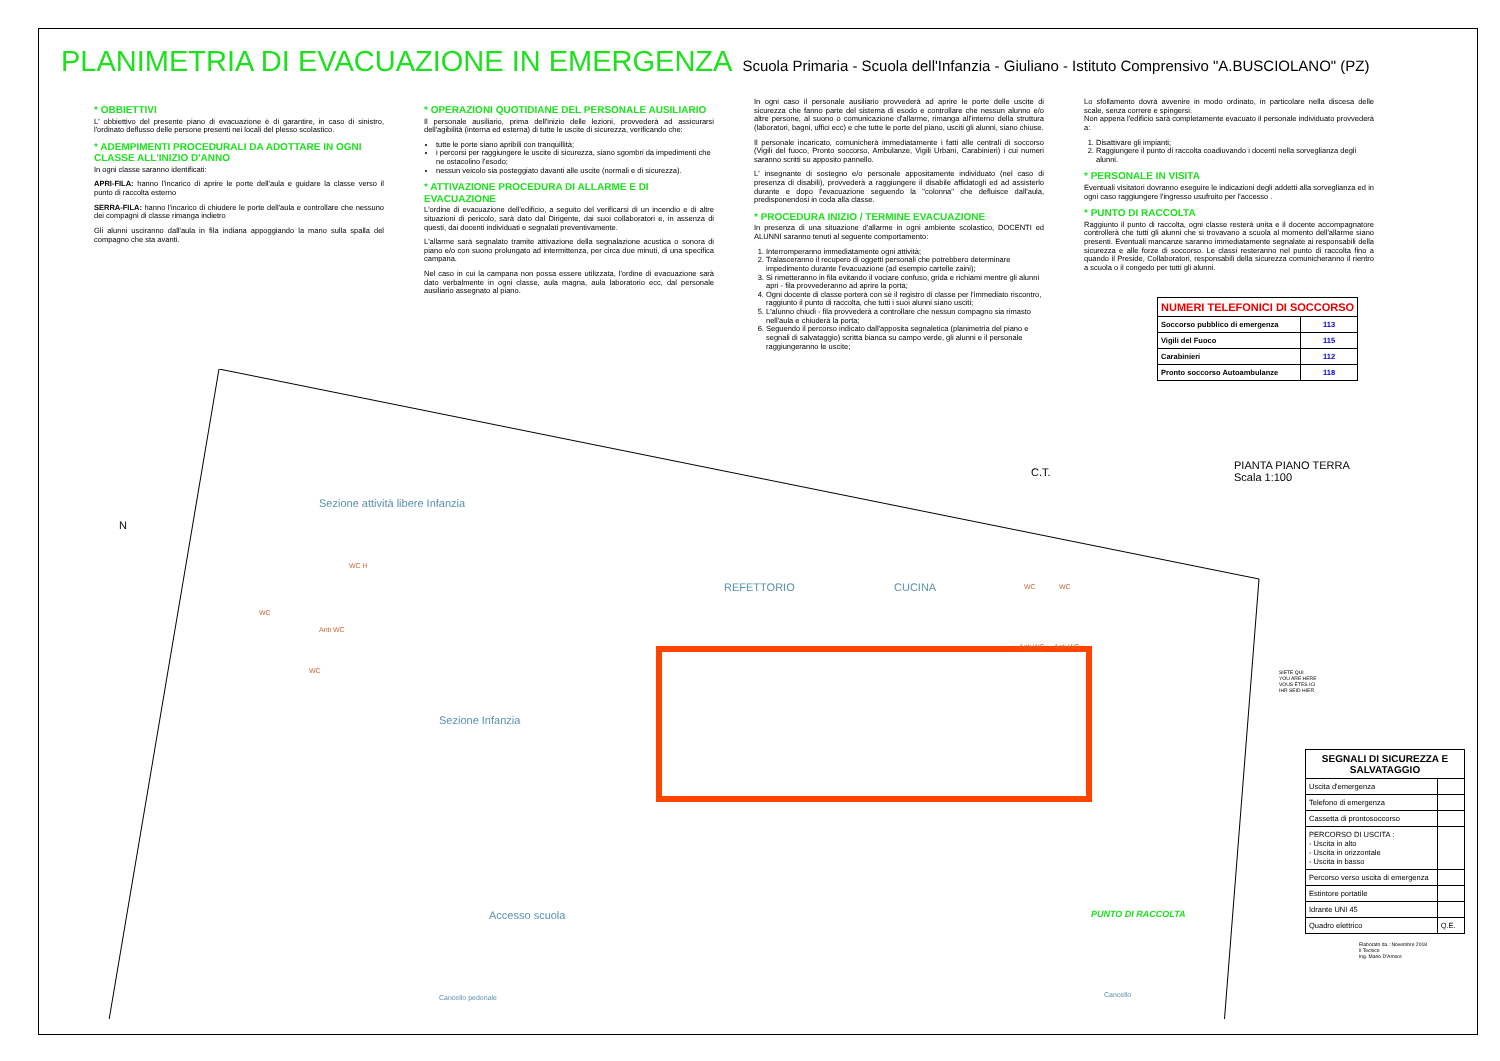PLANIMETRIA DI EVACUAZIONE IN EMERGENZA
Scuola Primaria - Scuola dell'Infanzia - Giuliano - Istituto Comprensivo "A.BUSCIOLANO" (PZ)
* OBBIETTIVI
L' obbiettivo del presente piano di evacuazione è di garantire, in caso di sinistro, l'ordinato deflusso delle persone presenti nei locali del plesso scolastico.
* ADEMPIMENTI PROCEDURALI DA ADOTTARE IN OGNI CLASSE ALL'INIZIO D'ANNO
In ogni classe saranno identificati:
APRI-FILA: hanno l'incarico di aprire le porte dell'aula e guidare la classe verso il punto di raccolta esterno
SERRA-FILA: hanno l'incarico di chiudere le porte dell'aula e controllare che nessuno dei compagni di classe rimanga indietro
Gli alunni usciranno dall'aula in fila indiana appoggiando la mano sulla spalla del compagno che sta avanti.
* OPERAZIONI QUOTIDIANE DEL PERSONALE AUSILIARIO
Il personale ausiliario, prima dell'inizio delle lezioni, provvederà ad assicurarsi dell'agibilità (interna ed esterna) di tutte le uscite di sicurezza, verificando che:
tutte le porte siano apribili con tranquillità;
i percorsi per raggiungere le uscite di sicurezza, siano sgombri da impedimenti che ne ostacolino l'esodo;
nessun veicolo sia posteggiato davanti alle uscite (normali e di sicurezza).
* ATTIVAZIONE PROCEDURA DI ALLARME E DI EVACUAZIONE
L'ordine di evacuazione dell'edificio, a seguito del verificarsi di un incendio e di altre situazioni di pericolo, sarà dato dal Dirigente, dai suoi collaboratori e, in assenza di questi, dai docenti individuati e segnalati preventivamente.
L'allarme sarà segnalato tramite attivazione della segnalazione acustica o sonora di piano e/o con suono prolungato ad intermittenza, per circa due minuti, di una specifica campana.
Nel caso in cui la campana non possa essere utilizzata, l'ordine di evacuazione sarà dato verbalmente in ogni classe, aula magna, aula laboratorio ecc, dal personale ausiliario assegnato al piano.
In ogni caso il personale ausiliario provvederà ad aprire le porte delle uscite di sicurezza che fanno parte del sistema di esodo e controllare che nessun alunno e/o altre persone, al suono o comunicazione d'allarme, rimanga all'interno della struttura (laboratori, bagni, uffici ecc) e che tutte le porte del piano, usciti gli alunni, siano chiuse.
Il personale incaricato, comunicherà immediatamente i fatti alle centrali di soccorso (Vigili del fuoco, Pronto soccorso, Ambulanze, Vigili Urbani, Carabinieri) i cui numeri saranno scritti su apposito pannello.
L' insegnante di sostegno e/o personale appositamente individuato (nel caso di presenza di disabili), provvederà a raggiungere il disabile affidatogli ed ad assisterlo durante e dopo l'evacuazione seguendo la "colonna" che defluisce dall'aula, predisponendosi in coda alla classe.
* PROCEDURA INIZIO / TERMINE EVACUAZIONE
In presenza di una situazione d'allarme in ogni ambiente scolastico, DOCENTI ed ALUNNI saranno tenuti al seguente comportamento:
1. Interromperanno immediatamente ogni attività;
2. Tralasceranno il recupero di oggetti personali che potrebbero determinare impedimento durante l'evacuazione (ad esempio cartelle zaini);
3. Si rimetteranno in fila evitando il vociare confuso, grida e richiami mentre gli alunni apri - fila provvederanno ad aprire la porta;
4. Ogni docente di classe porterà con sè il registro di classe per l'immediato riscontro, raggiunto il punto di raccolta, che tutti i suoi alunni siano usciti;
5. L'alunno chiudi - fila provvederà a controllare che nessun compagno sia rimasto nell'aula e chiuderà la porta;
6. Seguendo il percorso indicato dall'apposita segnaletica (planimetria del piano e segnali di salvataggio) scritta bianca su campo verde, gli alunni e il personale raggiungeranno le uscite;
Lo sfollamento dovrà avvenire in modo ordinato, in particolare nella discesa delle scale, senza correre e spingersi.
Non appena l'edificio sarà completamente evacuato il personale individuato provvederà a:
1. Disattivare gli impianti;
2. Raggiungere il punto di raccolta coadiuvando i docenti nella sorveglianza degli alunni.
* PERSONALE IN VISITA
Eventuali visitatori dovranno eseguire le indicazioni degli addetti alla sorveglianza ed in ogni caso raggiungere l'ingresso usufruito per l'accesso .
* PUNTO DI RACCOLTA
Raggiunto il punto di raccolta, ogni classe resterà unita e il docente accompagnatore controllerà che tutti gli alunni che si trovavano a scuola al momento dell'allarme siano presenti. Eventuali mancanze saranno immediatamente segnalate ai responsabili della sicurezza e alle forze di soccorso. Le classi resteranno nel punto di raccolta fino a quando il Preside, Collaboratori, responsabili della sicurezza comunicheranno il rientro a scuola o il congedo per tutti gli alunni.
| NUMERI TELEFONICI DI SOCCORSO | |
| --- | --- |
| Soccorso pubblico di emergenza | 113 |
| Vigili del Fuoco | 115 |
| Carabinieri | 112 |
| Pronto soccorso Autoambulanze | 118 |
Sezione attività libere Infanzia
Sezione Infanzia
WC H
WC
Anti WC
WC
REFETTORIO CUCINA
C.T.
WC WC
Anti WC Anti WC
Accesso scuola
Cancello pedonale Cancello
PUNTO DI RACCOLTA
N
PIANTA PIANO TERRA
Scala 1:100
SIETE QUI
YOU ARE HERE
VOUS ÊTES ICI
IHR SEID HIER
| SEGNALI DI SICUREZZA E SALVATAGGIO | |
| --- | --- |
| Uscita d'emergenza | |
| Telefono di emergenza | |
| Cassetta di prontosoccorso | |
| PERCORSO DI USCITA : - Uscita in alto - Uscita in orizzontale - Uscita in basso | |
| Percorso verso uscita di emergenza | |
| Estintore portatile | |
| Idrante UNI 45 | |
| Quadro elettrico | Q.E. |
Elaborato da : Novembre 2018
Il Tecnico
Ing. Mario D'Amore